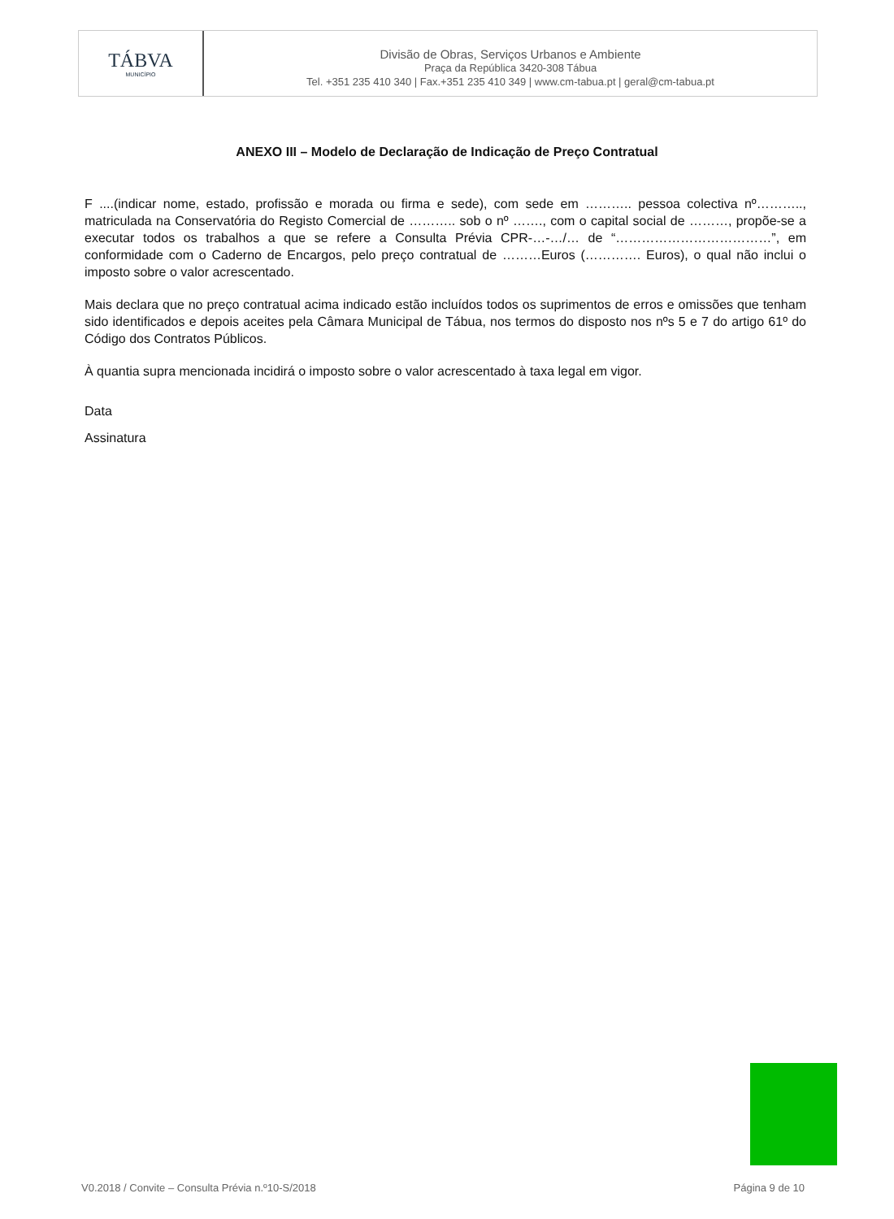TÁBVA
MUNICÍPIO
Divisão de Obras, Serviços Urbanos e Ambiente
Praça da República 3420-308 Tábua
Tel. +351 235 410 340 | Fax.+351 235 410 349 | www.cm-tabua.pt | geral@cm-tabua.pt
ANEXO III – Modelo de Declaração de Indicação de Preço Contratual
F ....(indicar nome, estado, profissão e morada ou firma e sede), com sede em ……….. pessoa colectiva nº……….., matriculada na Conservatória do Registo Comercial de ……….. sob o nº ……., com o capital social de ………, propõe-se a executar todos os trabalhos a que se refere a Consulta Prévia CPR-…-…/… de “………………………………”, em conformidade com o Caderno de Encargos, pelo preço contratual de ………Euros (…………. Euros), o qual não inclui o imposto sobre o valor acrescentado.
Mais declara que no preço contratual acima indicado estão incluídos todos os suprimentos de erros e omissões que tenham sido identificados e depois aceites pela Câmara Municipal de Tábua, nos termos do disposto nos nºs 5 e 7 do artigo 61º do Código dos Contratos Públicos.
À quantia supra mencionada incidirá o imposto sobre o valor acrescentado à taxa legal em vigor.
Data
Assinatura
V0.2018 / Convite – Consulta Prévia n.º10-S/2018 Página 9 de 10